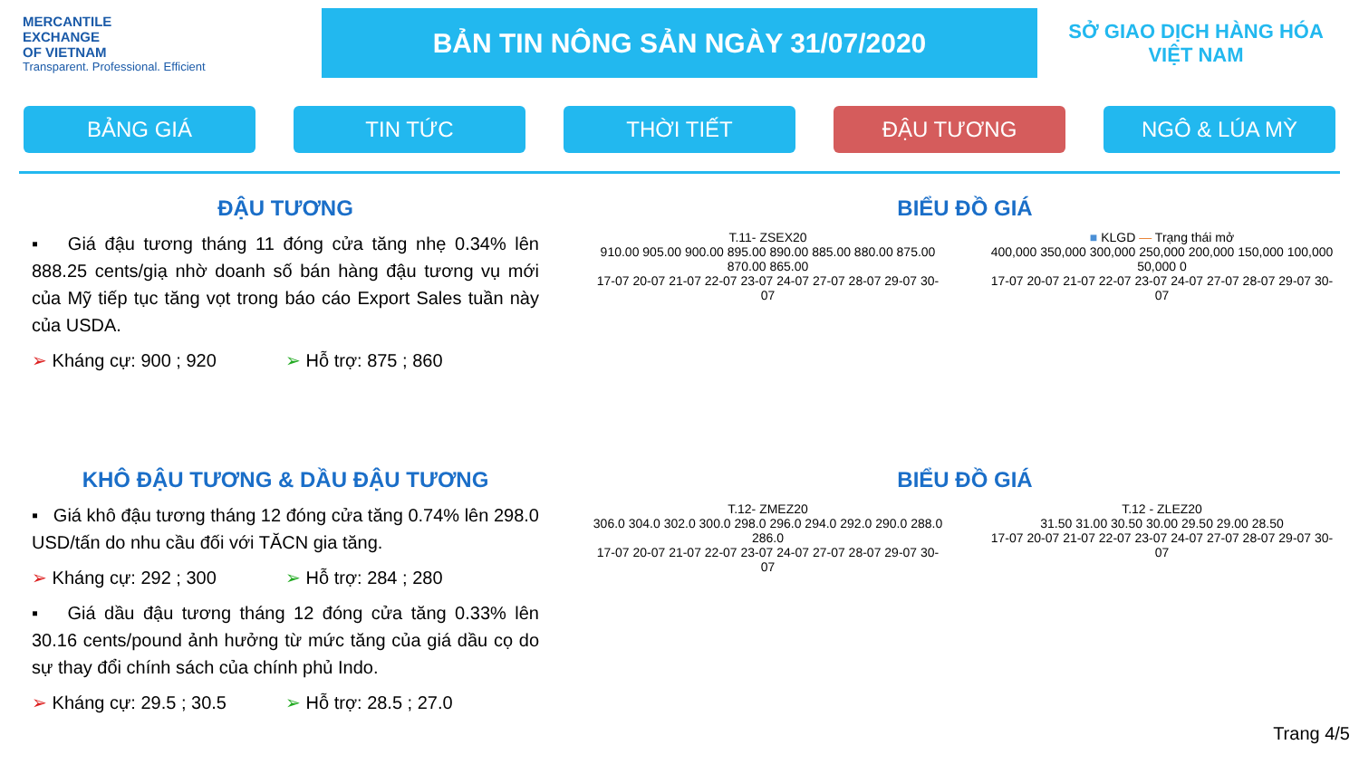MERCANTILE
EXCHANGE
OF VIETNAM
Transparent. Professional. Efficient
BẢN TIN NÔNG SẢN NGÀY 31/07/2020
SỞ GIAO DỊCH HÀNG HÓA
VIỆT NAM
BẢNG GIÁ TIN TỨC THỜI TIẾT ĐẬU TƯƠNG NGÔ & LÚA MỲ
ĐẬU TƯƠNG
▪ Giá đậu tương tháng 11 đóng cửa tăng nhẹ 0.34% lên 888.25 cents/giạ nhờ doanh số bán hàng đậu tương vụ mới của Mỹ tiếp tục tăng vọt trong báo cáo Export Sales tuần này của USDA.
➢ Kháng cự: 900 ; 920 ➢ Hỗ trợ: 875 ; 860
BIỂU ĐỒ GIÁ
T.11- ZSEX20
910.00 905.00 900.00 895.00 890.00 885.00 880.00 875.00 870.00 865.00
17-07 20-07 21-07 22-07 23-07 24-07 27-07 28-07 29-07 30-07
■ KLGD — Trạng thái mở
400,000 350,000 300,000 250,000 200,000 150,000 100,000 50,000 0
17-07 20-07 21-07 22-07 23-07 24-07 27-07 28-07 29-07 30-07
KHÔ ĐẬU TƯƠNG & DẦU ĐẬU TƯƠNG
▪ Giá khô đậu tương tháng 12 đóng cửa tăng 0.74% lên 298.0 USD/tấn do nhu cầu đối với TĂCN gia tăng.
➢ Kháng cự: 292 ; 300 ➢ Hỗ trợ: 284 ; 280
▪ Giá dầu đậu tương tháng 12 đóng cửa tăng 0.33% lên 30.16 cents/pound ảnh hưởng từ mức tăng của giá dầu cọ do sự thay đổi chính sách của chính phủ Indo.
➢ Kháng cự: 29.5 ; 30.5 ➢ Hỗ trợ: 28.5 ; 27.0
BIỂU ĐỒ GIÁ
T.12- ZMEZ20
306.0 304.0 302.0 300.0 298.0 296.0 294.0 292.0 290.0 288.0 286.0
17-07 20-07 21-07 22-07 23-07 24-07 27-07 28-07 29-07 30-07
T.12 - ZLEZ20
31.50 31.00 30.50 30.00 29.50 29.00 28.50
17-07 20-07 21-07 22-07 23-07 24-07 27-07 28-07 29-07 30-07
Trang 4/5